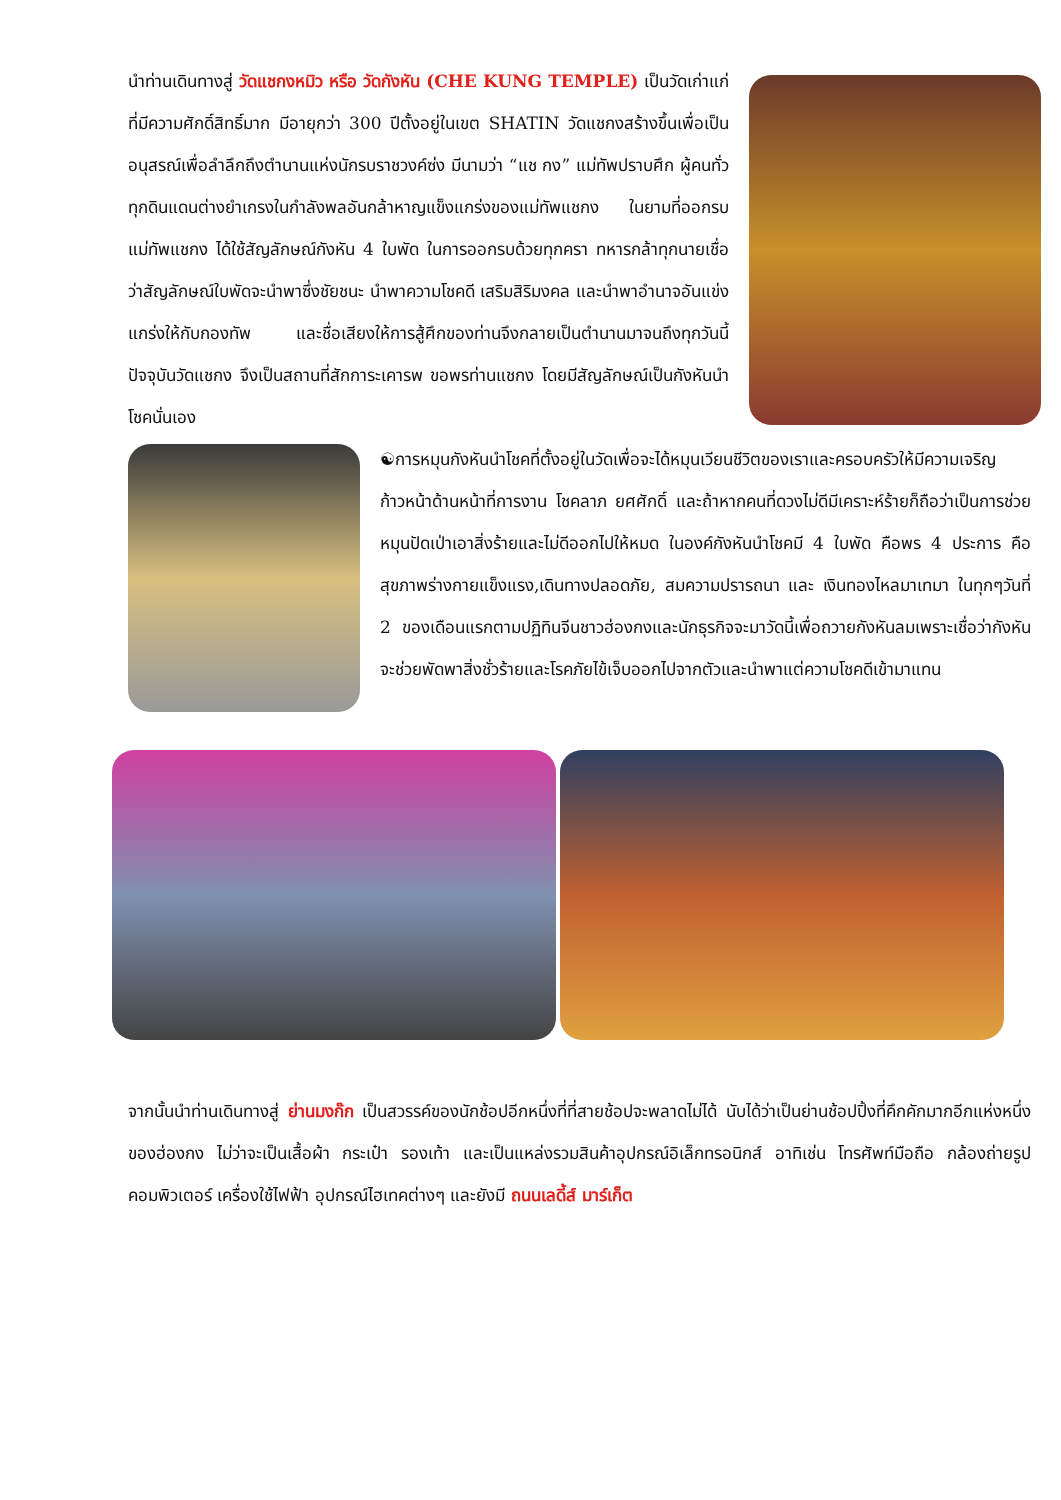นำท่านเดินทางสู่ วัดแชกงหมิว หรือ วัดกังหัน (CHE KUNG TEMPLE) เป็นวัดเก่าแก่ที่มีความศักดิ์สิทธิ์มาก มีอายุกว่า 300 ปีตั้งอยู่ในเขต SHATIN วัดแชกงสร้างขึ้นเพื่อเป็นอนุสรณ์เพื่อลำลึกถึงตำนานแห่งนักรบราชวงค์ซ่ง มีนามว่า “แช กง” แม่ทัพปราบศึก ผู้คนทั่วทุกดินแดนต่างยำเกรงในกำลังพลอันกล้าหาญแข็งแกร่งของแม่ทัพแชกง ในยามที่ออกรบ แม่ทัพแชกง ได้ใช้สัญลักษณ์กังหัน 4 ใบพัด ในการออกรบด้วยทุกครา ทหารกล้าทุกนายเชื่อว่าสัญลักษณ์ใบพัดจะนำพาซึ่งชัยชนะ นำพาความโชคดี เสริมสิริมงคล และนำพาอำนาจอันแข่งแกร่งให้กับกองทัพ และชื่อเสียงให้การสู้ศึกของท่านจึงกลายเป็นตำนานมาจนถึงทุกวันนี้ ปัจจุบันวัดแชกง จึงเป็นสถานที่สักการะเคารพ ขอพรท่านแชกง โดยมีสัญลักษณ์เป็นกังหันนำโชคนั่นเอง
☯การหมุนกังหันนำโชคที่ตั้งอยู่ในวัดเพื่อจะได้หมุนเวียนชีวิตของเราและครอบครัวให้มีความเจริญก้าวหน้าด้านหน้าที่การงาน โชคลาภ ยศศักดิ์ และถ้าหากคนที่ดวงไม่ดีมีเคราะห์ร้ายก็ถือว่าเป็นการช่วยหมุนปัดเป่าเอาสิ่งร้ายและไม่ดีออกไปให้หมด ในองค์กังหันนำโชคมี 4 ใบพัด คือพร 4 ประการ คือ สุขภาพร่างกายแข็งแรง,เดินทางปลอดภัย, สมความปรารถนา และ เงินทองไหลมาเทมา ในทุกๆวันที่ 2 ของเดือนแรกตามปฏิทินจีนชาวฮ่องกงและนักธุรกิจจะมาวัดนี้เพื่อถวายกังหันลมเพราะเชื่อว่ากังหันจะช่วยพัดพาสิ่งชั่วร้ายและโรคภัยไข้เจ็บออกไปจากตัวและนำพาแต่ความโชคดีเข้ามาแทน
จากนั้นนำท่านเดินทางสู่ ย่านมงก๊ก เป็นสวรรค์ของนักช้อปอีกหนึ่งที่ที่สายช้อปจะพลาดไม่ได้ นับได้ว่าเป็นย่านช้อปปิ้งที่คึกคักมากอีกแห่งหนึ่งของฮ่องกง ไม่ว่าจะเป็นเสื้อผ้า กระเป๋า รองเท้า และเป็นแหล่งรวมสินค้าอุปกรณ์อิเล็กทรอนิกส์ อาทิเช่น โทรศัพท์มือถือ กล้องถ่ายรูป คอมพิวเตอร์ เครื่องใช้ไฟฟ้า อุปกรณ์ไฮเทคต่างๆ และยังมี ถนนเลดี้ส์ มาร์เก็ต